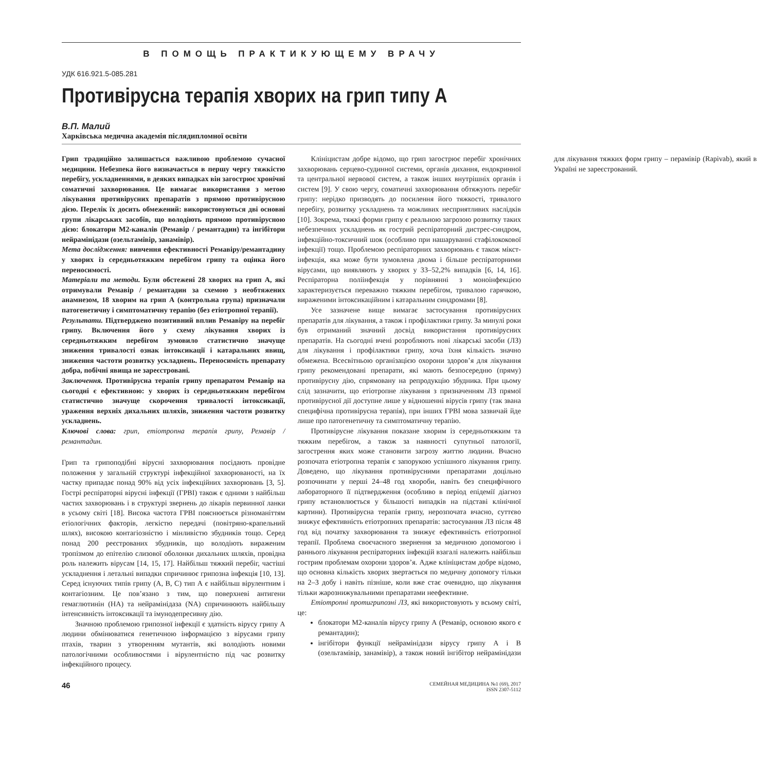В ПОМОЩЬ ПРАКТИКУЮЩЕМУ ВРАЧУ
УДК 616.921.5-085.281
Противірусна терапія хворих на грип типу А
В.П. Малий
Харківська медична академія післядипломної освіти
Грип традиційно залишається важливою проблемою сучасної медицини. Небезпека його визначається в першу чергу тяжкістю перебігу, ускладненнями, в деяких випадках він загострює хронічні соматичні захворювання. Це вимагає використання з метою лікування противірусних препаратів з прямою противірусною дією. Перелік їх досить обмежений: використовуються дві основні групи лікарських засобів, що володіють прямою противірусною дією: блокатори М2-каналів (Ремавір / ремантадин) та інгібітори нейрамінідази (озельтамівір, занамівір).
Мета дослідження: вивчення ефективності Ремавіру/ремантадину у хворих із середньотяжким перебігом грипу та оцінка його переносимості.
Матеріали та методи. Були обстежені 28 хворих на грип А, які отримували Ремавір / ремантадин за схемою з необтяжених анамнезом, 18 хворим на грип А (контрольна група) призначали патогенетичну і симптоматичну терапію (без етіотропної терапії).
Результати. Підтверджено позитивний вплив Ремавіру на перебіг грипу. Включення його у схему лікування хворих із середньотяжким перебігом зумовило статистично значуще зниження тривалості ознак інтоксикації і катаральних явищ, зниження частоти розвитку ускладнень. Переносимість препарату добра, побічні явища не зареєстровані.
Заключення. Противірусна терапія грипу препаратом Ремавір на сьогодні є ефективною: у хворих із середньотяжким перебігом статистично значуще скорочення тривалості інтоксикації, ураження верхніх дихальних шляхів, зниження частоти розвитку ускладнень.
Ключові слова: грип, етіотропна терапія грипу, Ремавір / ремантадин.
Грип та грипоподібні вірусні захворювання посідають провідне положення у загальній структурі інфекційної захворюваності, на їх частку припадає понад 90% від усіх інфекційних захворювань [3, 5]. Гострі респіраторні вірусні інфекції (ГРВІ) також є одними з найбільш частих захворювань і в структурі звернень до лікарів первинної ланки в усьому світі [18]. Висока частота ГРВІ пояснюється різноманіттям етіологічних факторів, легкістю передачі (повітряно-крапельний шлях), високою контагіозністю і мінливістю збудників тощо. Серед понад 200 реєстрованих збудників, що володіють вираженим тропізмом до епітелію слизової оболонки дихальних шляхів, провідна роль належить вірусам [14, 15, 17]. Найбільш тяжкий перебіг, частіші ускладнення і летальні випадки спричинює грипозна інфекція [10, 13]. Серед існуючих типів грипу (А, В, С) тип А є найбільш вірулентним і контагіозним. Це пов’язано з тим, що поверхневі антигени гемаглютинін (НА) та нейрамінідаза (NA) спричинюють найбільшу інтенсивність інтоксикації та імунодепресивну дію.
Значною проблемою грипозної інфекції є здатність вірусу грипу А людини обмінюватися генетичною інформацією з вірусами грипу птахів, тварин з утворенням мутантів, які володіють новими патологічними особливостями і вірулентністю під час розвитку інфекційного процесу.
Клініцистам добре відомо, що грип загострює перебіг хронічних захворювань серцево-судинної системи, органів дихання, ендокринної та центральної нервової систем, а також інших внутрішніх органів і систем [9]. У свою чергу, соматичні захворювання обтяжують перебіг грипу: нерідко призводять до посилення його тяжкості, тривалого перебігу, розвитку ускладнень та можливих несприятливих наслідків [10]. Зокрема, тяжкі форми грипу є реальною загрозою розвитку таких небезпечних ускладнень як гострий респіраторний дистрес-синдром, інфекційно-токсичний шок (особливо при нашаруванні стафілококової інфекції) тощо. Проблемою респіраторних захворювань є також мікст-інфекція, яка може бути зумовлена двома і більше респіраторними вірусами, що виявляють у хворих у 33–52,2% випадків [6, 14, 16]. Респіраторна поліінфекція у порівнянні з моноінфекцією характеризується переважно тяжким перебігом, тривалою гарячкою, вираженими інтоксикаційним і катаральним синдромами [8].
Усе зазначене вище вимагає застосування противірусних препаратів для лікування, а також і профілактики грипу. За минулі роки був отриманий значний досвід використання противірусних препаратів. На сьогодні вчені розробляють нові лікарські засоби (ЛЗ) для лікування і профілактики грипу, хоча їхня кількість значно обмежена. Всесвітньою організацією охорони здоров’я для лікування грипу рекомендовані препарати, які мають безпосередню (пряму) противірусну дію, спрямовану на репродукцію збудника. При цьому слід зазначити, що етіотропне лікування з призначенням ЛЗ прямої противірусної дії доступне лише у відношенні вірусів грипу (так звана специфічна противірусна терапія), при інших ГРВІ мова зазвичай йде лише про патогенетичну та симптоматичну терапію.
Противірусне лікування показане хворим із середньотяжким та тяжким перебігом, а також за наявності супутньої патології, загострення яких може становити загрозу життю людини. Вчасно розпочата етіотропна терапія є запорукою успішного лікування грипу. Доведено, що лікування противірусними препаратами доцільно розпочинати у перші 24–48 год хвороби, навіть без специфічного лабораторного її підтвердження (особливо в період епідемії діагноз грипу встановлюється у більшості випадків на підставі клінічної картини). Противірусна терапія грипу, нерозпочата вчасно, суттєво знижує ефективність етіотропних препаратів: застосування ЛЗ після 48 год від початку захворювання та знижує ефективність етіотропної терапії. Проблема своєчасного звернення за медичною допомогою і раннього лікування респіраторних інфекцій взагалі належить найбільш гострим проблемам охорони здоров’я. Адже клініцистам добре відомо, що основна кількість хворих звертається по медичну допомогу тільки на 2–3 добу і навіть пізніше, коли вже стає очевидно, що лікування тільки жарознижувальними препаратами неефективне.
Етіотропні протигрипозні ЛЗ, які використовують у всьому світі, це:
блокатори М2-каналів вірусу грипу А (Ремавір, основою якого є ремантадин);
інгібітори функції нейрамінідази вірусу грипу А і В (озельтамівір, занамівір), а також новий інгібітор нейрамінідази для лікування тяжких форм грипу – перамівір (Rapivab), який в Україні не зареєстрований.
46
СЕМЕЙНАЯ МЕДИЦИНА №1 (69), 2017
ISSN 2307-5112